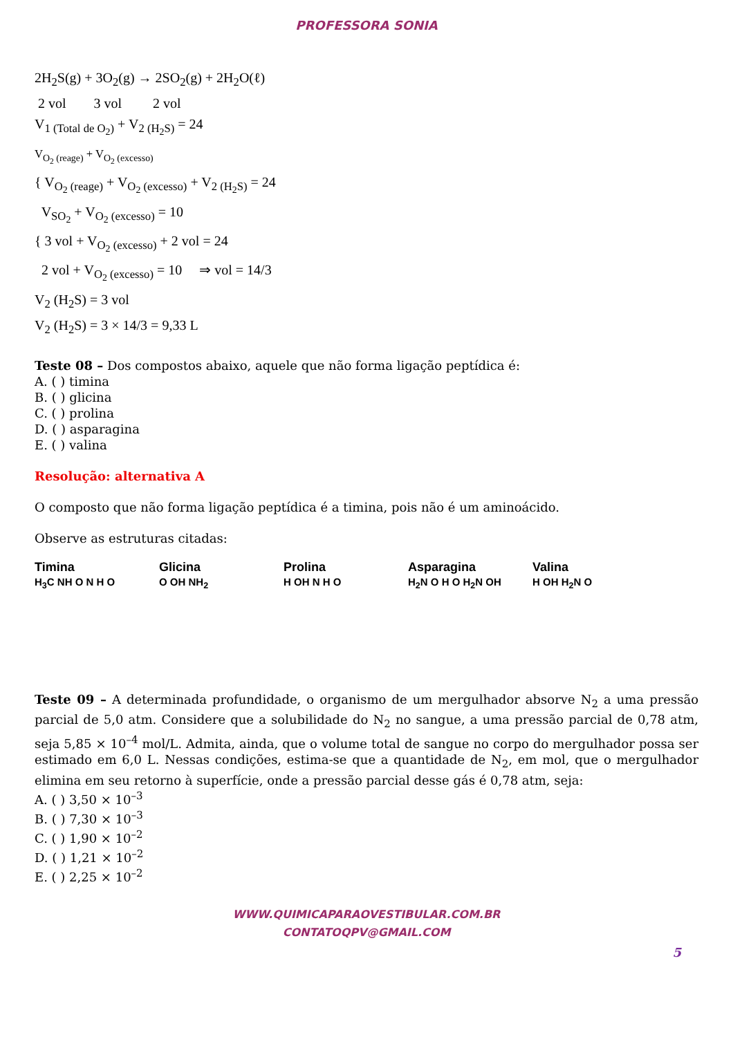PROFESSORA SONIA
2H<sub>2</sub>S(g) + 3O<sub>2</sub>(g) → 2SO<sub>2</sub>(g) + 2H<sub>2</sub>O(ℓ)
2 vol 3 vol 2 vol
V<sub>1 (Total de O<sub>2</sub>)</sub> + V<sub>2 (H<sub>2</sub>S)</sub> = 24
V<sub>O<sub>2</sub> (reage)</sub> + V<sub>O<sub>2</sub> (excesso)</sub>
{ V<sub>O<sub>2</sub> (reage)</sub> + V<sub>O<sub>2</sub> (excesso)</sub> + V<sub>2 (H<sub>2</sub>S)</sub> = 24
V<sub>SO<sub>2</sub></sub> + V<sub>O<sub>2</sub> (excesso)</sub> = 10
{ 3 vol + V<sub>O<sub>2</sub> (excesso)</sub> + 2 vol = 24
2 vol + V<sub>O<sub>2</sub> (excesso)</sub> = 10 ⇒ vol = 14/3
V<sub>2</sub> (H<sub>2</sub>S) = 3 vol
V<sub>2</sub> (H<sub>2</sub>S) = 3 × 14/3 = 9,33 L
Teste 08 – Dos compostos abaixo, aquele que não forma ligação peptídica é:
A. ( ) timina
B. ( ) glicina
C. ( ) prolina
D. ( ) asparagina
E. ( ) valina
Resolução: alternativa A
O composto que não forma ligação peptídica é a timina, pois não é um aminoácido.
Observe as estruturas citadas:
Timina
H<sub>3</sub>C NH O N H O
Glicina
O OH NH<sub>2</sub>
Prolina
H OH N H O
Asparagina
H<sub>2</sub>N O H O H<sub>2</sub>N OH
Valina
H OH H<sub>2</sub>N O
Teste 09 – A determinada profundidade, o organismo de um mergulhador absorve N<sub>2</sub> a uma pressão parcial de 5,0 atm. Considere que a solubilidade do N<sub>2</sub> no sangue, a uma pressão parcial de 0,78 atm, seja 5,85 × 10<sup>–4</sup> mol/L. Admita, ainda, que o volume total de sangue no corpo do mergulhador possa ser estimado em 6,0 L. Nessas condições, estima-se que a quantidade de N<sub>2</sub>, em mol, que o mergulhador elimina em seu retorno à superfície, onde a pressão parcial desse gás é 0,78 atm, seja:
A. ( ) 3,50 × 10<sup>–3</sup>
B. ( ) 7,30 × 10<sup>–3</sup>
C. ( ) 1,90 × 10<sup>–2</sup>
D. ( ) 1,21 × 10<sup>–2</sup>
E. ( ) 2,25 × 10<sup>–2</sup>
WWW.QUIMICAPARAOVESTIBULAR.COM.BR
CONTATOQPV@GMAIL.COM
5